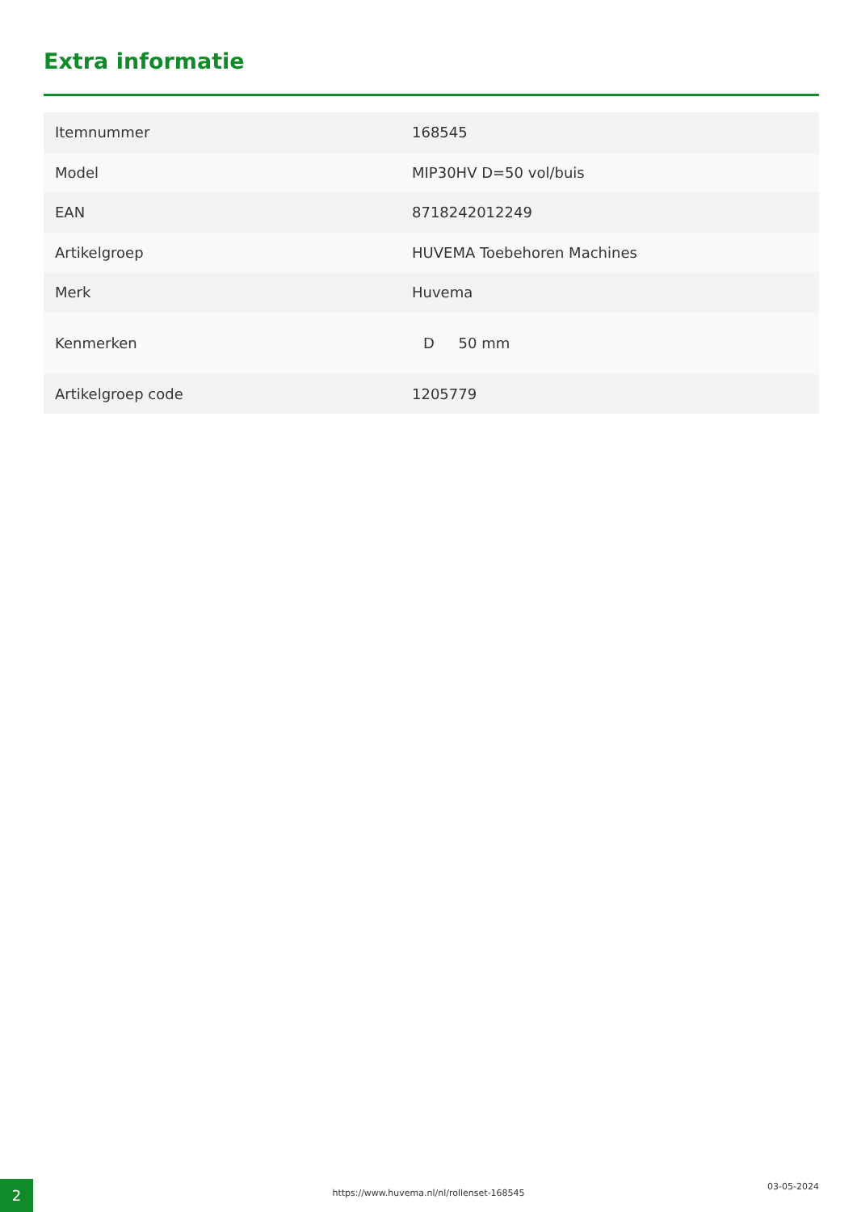Extra informatie
| Itemnummer | 168545 |
| Model | MIP30HV D=50 vol/buis |
| EAN | 8718242012249 |
| Artikelgroep | HUVEMA Toebehoren Machines |
| Merk | Huvema |
| Kenmerken | D 50 mm |
| Artikelgroep code | 1205779 |
2 https://www.huvema.nl/nl/rollenset-168545
03-05-2024